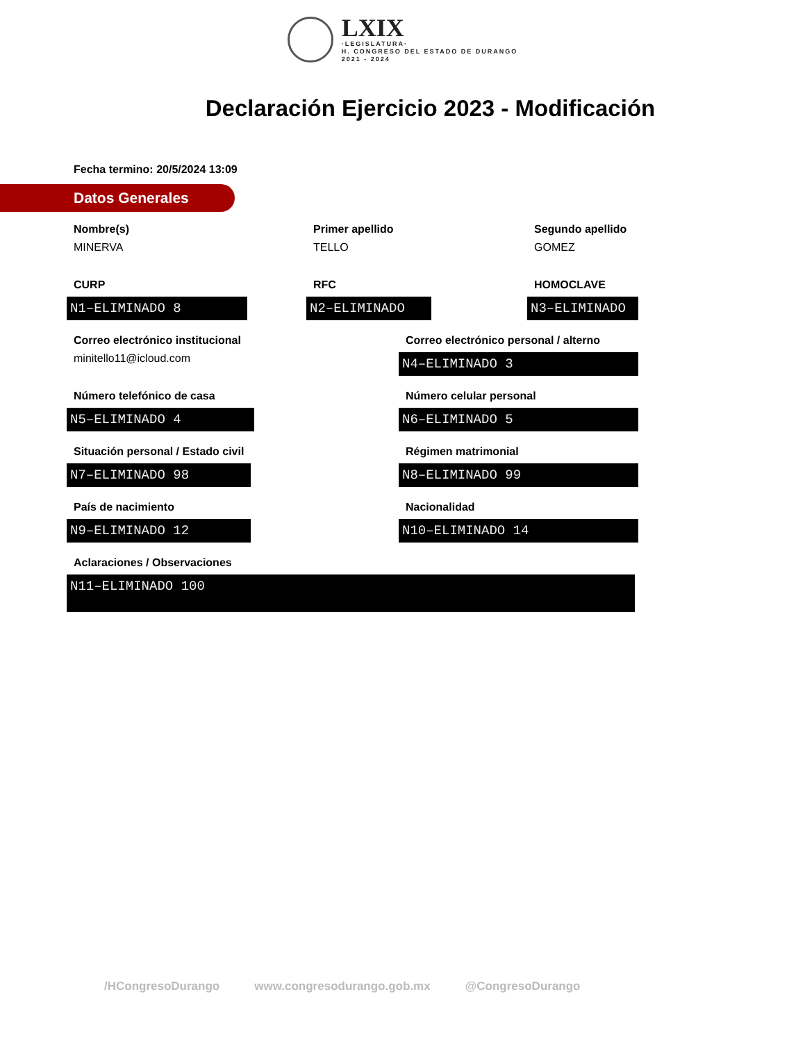LXIX
·LEGISLATURA·
H. CONGRESO DEL ESTADO DE DURANGO
2021 - 2024
Declaración Ejercicio 2023 - Modificación
Fecha termino: 20/5/2024 13:09
Datos Generales
Nombre(s)
MINERVA
Primer apellido
TELLO
Segundo apellido
GOMEZ
CURP
N1–ELIMINADO 8
RFC
N2–ELIMINADO
HOMOCLAVE
N3–ELIMINADO
Correo electrónico institucional
minitello11@icloud.com
Correo electrónico personal / alterno
N4–ELIMINADO 3
Número telefónico de casa
N5–ELIMINADO 4
Número celular personal
N6–ELIMINADO 5
Situación personal / Estado civil
N7–ELIMINADO 98
Régimen matrimonial
N8–ELIMINADO 99
País de nacimiento
N9–ELIMINADO 12
Nacionalidad
N10–ELIMINADO 14
Aclaraciones / Observaciones
N11–ELIMINADO 100
/HCongresoDurango www.congresodurango.gob.mx @CongresoDurango